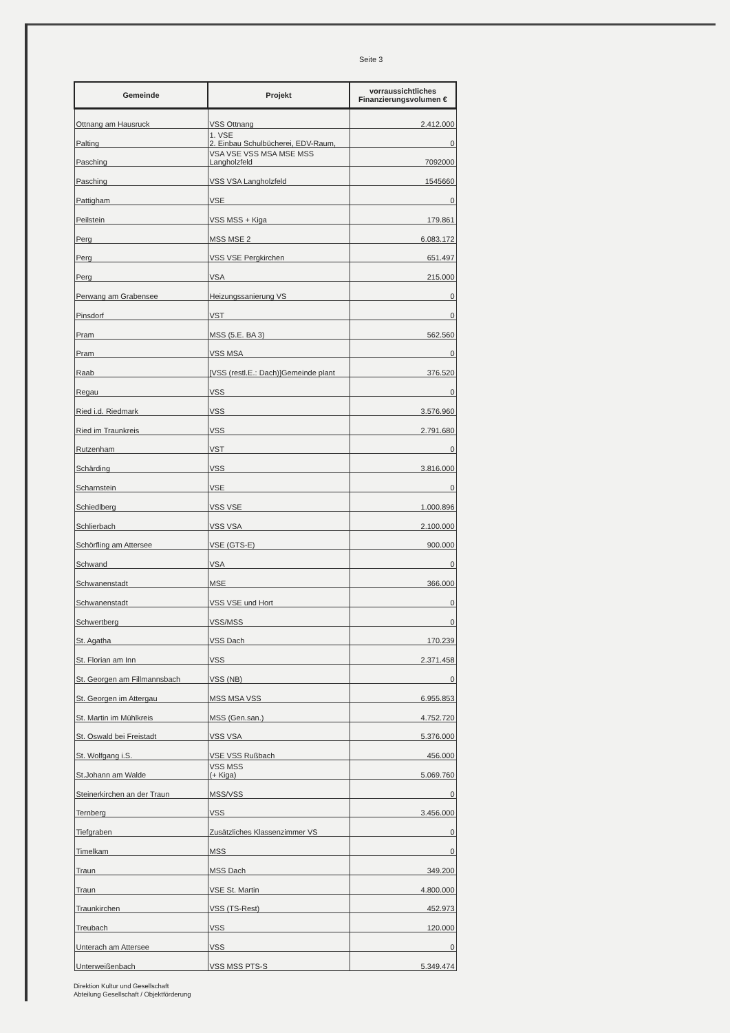Seite 3
| Gemeinde | Projekt | vorraussichtliches Finanzierungsvolumen € |
| --- | --- | --- |
| Ottnang am Hausruck | VSS Ottnang | 2.412.000 |
| Palting | 1. VSE 2. Einbau Schulbücherei, EDV-Raum, | 0 |
| Pasching | VSA VSE VSS MSA MSE MSS Langholzfeld | 7092000 |
| Pasching | VSS VSA Langholzfeld | 1545660 |
| Pattigham | VSE | 0 |
| Peilstein | VSS MSS + Kiga | 179.861 |
| Perg | MSS MSE 2 | 6.083.172 |
| Perg | VSS VSE Pergkirchen | 651.497 |
| Perg | VSA | 215.000 |
| Perwang am Grabensee | Heizungssanierung VS | 0 |
| Pinsdorf | VST | 0 |
| Pram | MSS (5.E. BA 3) | 562.560 |
| Pram | VSS MSA | 0 |
| Raab | [VSS (restl.E.: Dach)]Gemeinde plant | 376.520 |
| Regau | VSS | 0 |
| Ried i.d. Riedmark | VSS | 3.576.960 |
| Ried im Traunkreis | VSS | 2.791.680 |
| Rutzenham | VST | 0 |
| Schärding | VSS | 3.816.000 |
| Scharnstein | VSE | 0 |
| Schiedlberg | VSS VSE | 1.000.896 |
| Schlierbach | VSS VSA | 2.100.000 |
| Schörfling am Attersee | VSE (GTS-E) | 900.000 |
| Schwand | VSA | 0 |
| Schwanenstadt | MSE | 366.000 |
| Schwanenstadt | VSS VSE und Hort | 0 |
| Schwertberg | VSS/MSS | 0 |
| St. Agatha | VSS Dach | 170.239 |
| St. Florian am Inn | VSS | 2.371.458 |
| St. Georgen am Fillmannsbach | VSS (NB) | 0 |
| St. Georgen im Attergau | MSS MSA VSS | 6.955.853 |
| St. Martin im Mühlkreis | MSS (Gen.san.) | 4.752.720 |
| St. Oswald bei Freistadt | VSS VSA | 5.376.000 |
| St. Wolfgang i.S. | VSE VSS Rußbach | 456.000 |
| St.Johann am Walde | VSS MSS (+ Kiga) | 5.069.760 |
| Steinerkirchen an der Traun | MSS/VSS | 0 |
| Ternberg | VSS | 3.456.000 |
| Tiefgraben | Zusätzliches Klassenzimmer VS | 0 |
| Timelkam | MSS | 0 |
| Traun | MSS Dach | 349.200 |
| Traun | VSE St. Martin | 4.800.000 |
| Traunkirchen | VSS (TS-Rest) | 452.973 |
| Treubach | VSS | 120.000 |
| Unterach am Attersee | VSS | 0 |
| Unterweißenbach | VSS MSS PTS-S | 5.349.474 |
Direktion Kultur und Gesellschaft
Abteilung Gesellschaft / Objektförderung